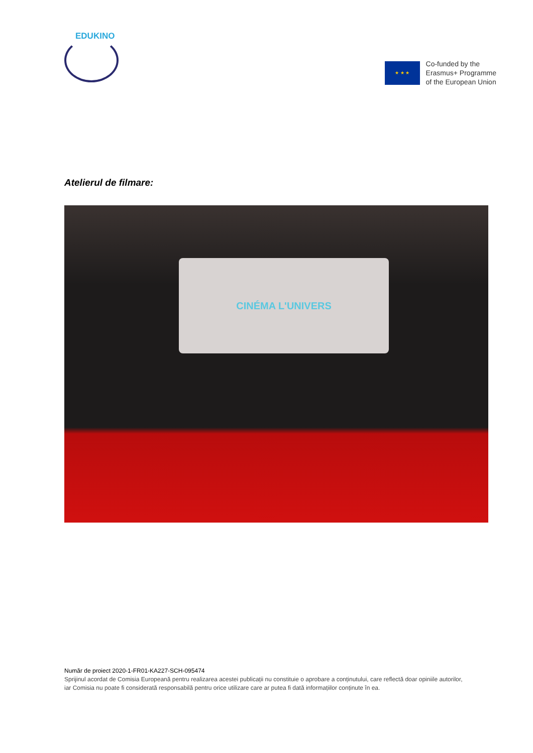EDUKINO
★ ★ ★
Co-funded by the
Erasmus+ Programme
of the European Union
Atelierul de filmare:
CINÉMA L'UNIVERS
Număr de proiect 2020-1-FR01-KA227-SCH-095474
Sprijinul acordat de Comisia Europeană pentru realizarea acestei publicații nu constituie o aprobare a conținutului, care reflectă doar opiniile autorilor, iar Comisia nu poate fi considerată responsabilă pentru orice utilizare care ar putea fi dată informațiilor conținute în ea.